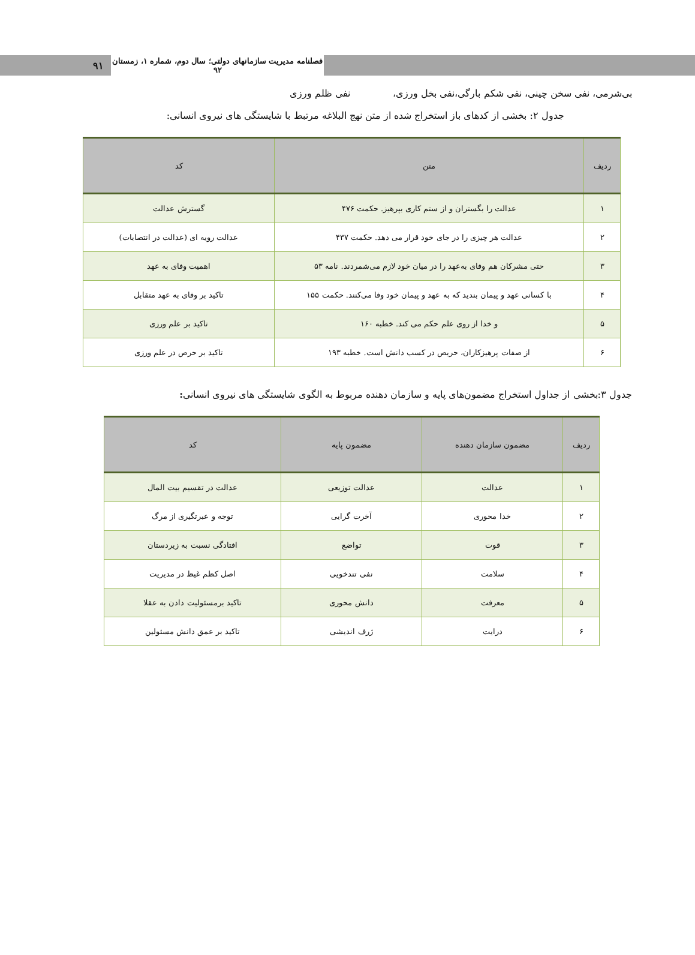۹۱
فصلنامه مدیریت سازمانهای دولتی؛ سال دوم، شماره ۱، زمستان ۹۲
بی‌شرمی، نفی سخن چینی، نفی شکم بارگی،نفی بخل ورزی، نفی ظلم ورزی
جدول ۲: بخشی از کدهای باز استخراج شده از متن نهج البلاغه مرتبط با شایستگی های نیروی انسانی:
| ردیف | متن | کد |
| --- | --- | --- |
| ۱ | عدالت را بگستران و از ستم کاری بپرهیز. حکمت ۴۷۶ | گسترش عدالت |
| ۲ | عدالت هر چیزی را در جای خود قرار می دهد. حکمت ۴۳۷ | عدالت رویه ای (عدالت در انتصابات) |
| ۳ | حتی مشرکان هم وفای به‌عهد را در میان خود لازم می‌شمردند. نامه ۵۳ | اهمیت وفای به عهد |
| ۴ | با کسانی عهد و پیمان بندید که به عهد و پیمان خود وفا می‌کنند. حکمت ۱۵۵ | تاکید بر وفای به عهد متقابل |
| ۵ | و خدا از روی علم حکم می کند. خطبه ۱۶۰ | تاکید بر علم ورزی |
| ۶ | از صفات پرهیزکاران، حریص در کسب دانش است. خطبه ۱۹۳ | تاکید بر حرص در علم ورزی |
جدول ۳:بخشی از جداول استخراج مضمون‌های پایه و سازمان دهنده مربوط به الگوی شایستگی های نیروی انسانی:
| ردیف | مضمون سازمان دهنده | مضمون پایه | کد |
| --- | --- | --- | --- |
| ۱ | عدالت | عدالت توزیعی | عدالت در تقسیم بیت المال |
| ۲ | خدا محوری | آخرت گرایی | توجه و عبرتگیری از مرگ |
| ۳ | قوت | تواضع | افتادگی نسبت به زیردستان |
| ۴ | سلامت | نفی تندخویی | اصل کظم غیظ در مدیریت |
| ۵ | معرفت | دانش محوری | تاکید برمسئولیت دادن به عقلا |
| ۶ | درایت | ژرف اندیشی | تاکید بر عمق دانش مسئولین |